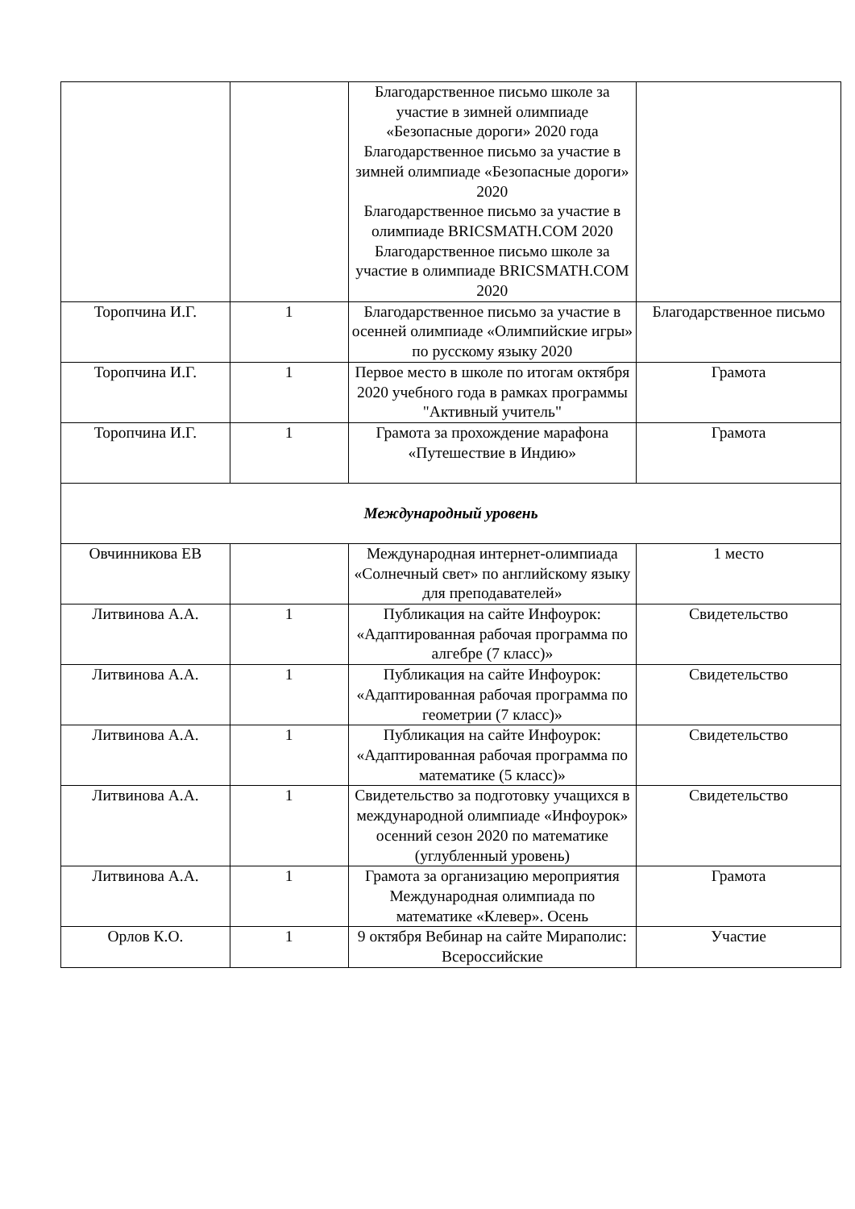| | | Благодарственное письмо школе за участие в зимней олимпиаде «Безопасные дороги» 2020 года Благодарственное письмо за участие в зимней олимпиаде «Безопасные дороги» 2020 Благодарственное письмо за участие в олимпиаде BRICSMATH.COM 2020 Благодарственное письмо школе за участие в олимпиаде BRICSMATH.COM 2020 | |
| Торопчина И.Г. | 1 | Благодарственное письмо за участие в осенней олимпиаде «Олимпийские игры» по русскому языку 2020 | Благодарственное письмо |
| Торопчина И.Г. | 1 | Первое место в школе по итогам октября 2020 учебного года в рамках программы "Активный учитель" | Грамота |
| Торопчина И.Г. | 1 | Грамота за прохождение марафона «Путешествие в Индию» | Грамота |
| Международный уровень | | | |
| Овчинникова ЕВ | | Международная интернет-олимпиада «Солнечный свет» по английскому языку для преподавателей» | 1 место |
| Литвинова А.А. | 1 | Публикация на сайте Инфоурок: «Адаптированная рабочая программа по алгебре (7 класс)» | Свидетельство |
| Литвинова А.А. | 1 | Публикация на сайте Инфоурок: «Адаптированная рабочая программа по геометрии (7 класс)» | Свидетельство |
| Литвинова А.А. | 1 | Публикация на сайте Инфоурок: «Адаптированная рабочая программа по математике (5 класс)» | Свидетельство |
| Литвинова А.А. | 1 | Свидетельство за подготовку учащихся в международной олимпиаде «Инфоурок» осенний сезон 2020 по математике (углубленный уровень) | Свидетельство |
| Литвинова А.А. | 1 | Грамота за организацию мероприятия Международная олимпиада по математике «Клевер». Осень | Грамота |
| Орлов К.О. | 1 | 9 октября Вебинар на сайте Мираполис: Всероссийские | Участие |